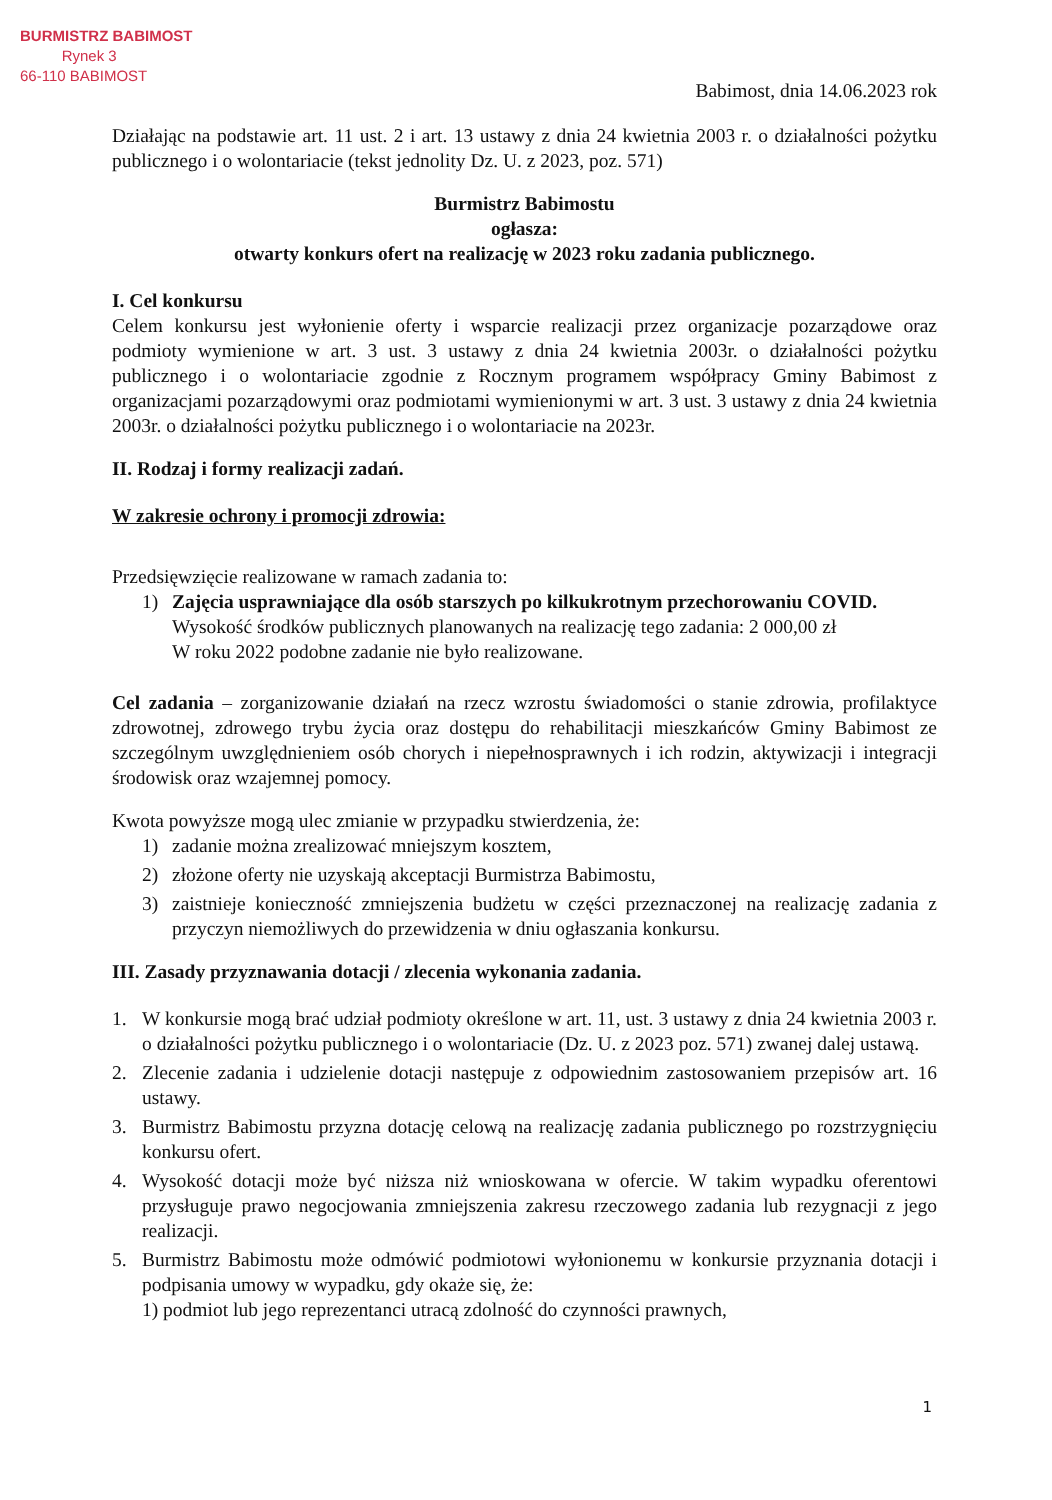BURMISTRZ BABIMOST
Rynek 3
66-110 BABIMOST
Babimost, dnia 14.06.2023 rok
Działając na podstawie art. 11 ust. 2 i art. 13 ustawy z dnia 24 kwietnia 2003 r. o działalności pożytku publicznego i o wolontariacie (tekst jednolity Dz. U. z 2023, poz. 571)
Burmistrz Babimostu
ogłasza:
otwarty konkurs ofert na realizację w 2023 roku zadania publicznego.
I. Cel konkursu
Celem konkursu jest wyłonienie oferty i wsparcie realizacji przez organizacje pozarządowe oraz podmioty wymienione w art. 3 ust. 3 ustawy z dnia 24 kwietnia 2003r. o działalności pożytku publicznego i o wolontariacie zgodnie z Rocznym programem współpracy Gminy Babimost z organizacjami pozarządowymi oraz podmiotami wymienionymi w art. 3 ust. 3 ustawy z dnia 24 kwietnia 2003r. o działalności pożytku publicznego i o wolontariacie na 2023r.
II. Rodzaj i formy realizacji zadań.
W zakresie ochrony i promocji zdrowia:
Przedsięwzięcie realizowane w ramach zadania to:
1) Zajęcia usprawniające dla osób starszych po kilkukrotnym przechorowaniu COVID.
Wysokość środków publicznych planowanych na realizację tego zadania: 2 000,00 zł
W roku 2022 podobne zadanie nie było realizowane.
Cel zadania – zorganizowanie działań na rzecz wzrostu świadomości o stanie zdrowia, profilaktyce zdrowotnej, zdrowego trybu życia oraz dostępu do rehabilitacji mieszkańców Gminy Babimost ze szczególnym uwzględnieniem osób chorych i niepełnosprawnych i ich rodzin, aktywizacji i integracji środowisk oraz wzajemnej pomocy.
Kwota powyższe mogą ulec zmianie w przypadku stwierdzenia, że:
1) zadanie można zrealizować mniejszym kosztem,
2) złożone oferty nie uzyskają akceptacji Burmistrza Babimostu,
3) zaistnieje konieczność zmniejszenia budżetu w części przeznaczonej na realizację zadania z przyczyn niemożliwych do przewidzenia w dniu ogłaszania konkursu.
III. Zasady przyznawania dotacji / zlecenia wykonania zadania.
1. W konkursie mogą brać udział podmioty określone w art. 11, ust. 3 ustawy z dnia 24 kwietnia 2003 r. o działalności pożytku publicznego i o wolontariacie (Dz. U. z 2023 poz. 571) zwanej dalej ustawą.
2. Zlecenie zadania i udzielenie dotacji następuje z odpowiednim zastosowaniem przepisów art. 16 ustawy.
3. Burmistrz Babimostu przyzna dotację celową na realizację zadania publicznego po rozstrzygnięciu konkursu ofert.
4. Wysokość dotacji może być niższa niż wnioskowana w ofercie. W takim wypadku oferentowi przysługuje prawo negocjowania zmniejszenia zakresu rzeczowego zadania lub rezygnacji z jego realizacji.
5. Burmistrz Babimostu może odmówić podmiotowi wyłonionemu w konkursie przyznania dotacji i podpisania umowy w wypadku, gdy okaże się, że:
1) podmiot lub jego reprezentanci utracą zdolność do czynności prawnych,
1